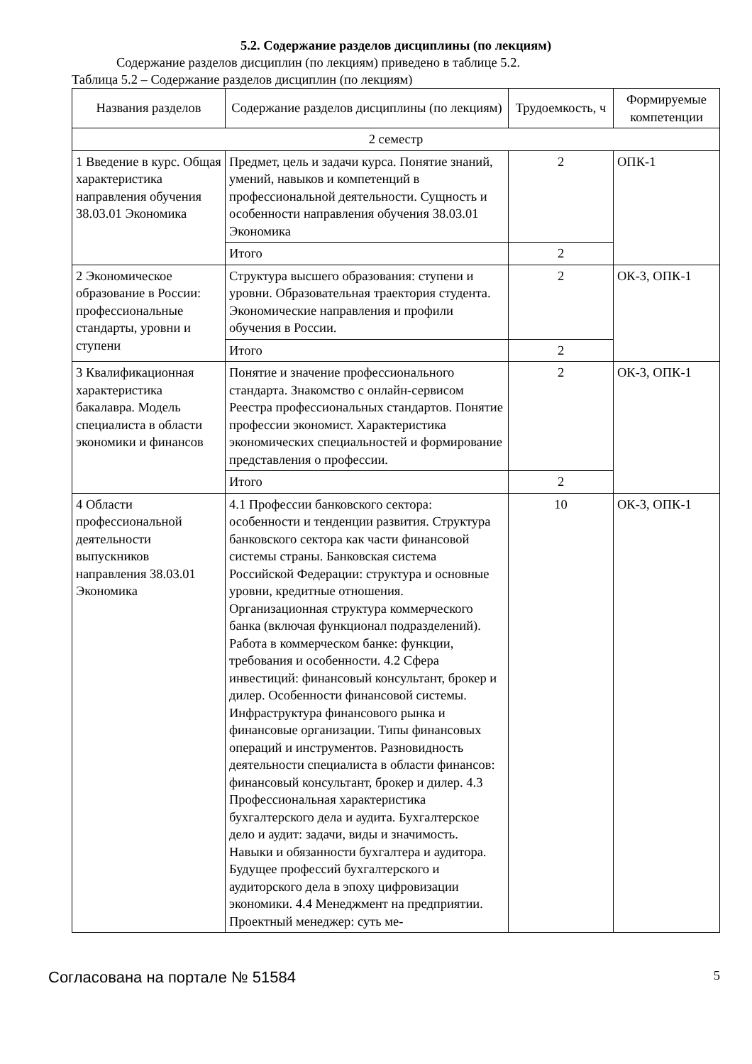5.2. Содержание разделов дисциплины (по лекциям)
Содержание разделов дисциплин (по лекциям) приведено в таблице 5.2.
Таблица 5.2 – Содержание разделов дисциплин (по лекциям)
| Названия разделов | Содержание разделов дисциплины (по лекциям) | Трудоемкость, ч | Формируемые компетенции |
| --- | --- | --- | --- |
| 2 семестр | | | |
| 1 Введение в курс. Общая характеристика направления обучения 38.03.01 Экономика | Предмет, цель и задачи курса. Понятие знаний, умений, навыков и компетенций в профессиональной деятельности. Сущность и особенности направления обучения 38.03.01 Экономика | 2 | ОПК-1 |
| | Итого | 2 | |
| 2 Экономическое образование в России: профессиональные стандарты, уровни и ступени | Структура высшего образования: ступени и уровни. Образовательная траектория студента. Экономические направления и профили обучения в России. | 2 | ОК-3, ОПК-1 |
| | Итого | 2 | |
| 3 Квалификационная характеристика бакалавра. Модель специалиста в области экономики и финансов | Понятие и значение профессионального стандарта. Знакомство с онлайн-сервисом Реестра профессиональных стандартов. Понятие профессии экономист. Характеристика экономических специальностей и формирование представления о профессии. | 2 | ОК-3, ОПК-1 |
| | Итого | 2 | |
| 4 Области профессиональной деятельности выпускников направления 38.03.01 Экономика | 4.1 Профессии банковского сектора: особенности и тенденции развития. Структура банковского сектора как части финансовой системы страны. Банковская система Российской Федерации: структура и основные уровни, кредитные отношения. Организационная структура коммерческого банка (включая функционал подразделений). Работа в коммерческом банке: функции, требования и особенности. 4.2 Сфера инвестиций: финансовый консультант, брокер и дилер. Особенности финансовой системы. Инфраструктура финансового рынка и финансовые организации. Типы финансовых операций и инструментов. Разновидность деятельности специалиста в области финансов: финансовый консультант, брокер и дилер. 4.3 Профессиональная характеристика бухгалтерского дела и аудита. Бухгалтерское дело и аудит: задачи, виды и значимость. Навыки и обязанности бухгалтера и аудитора. Будущее профессий бухгалтерского и аудиторского дела в эпоху цифровизации экономики. 4.4 Менеджмент на предприятии. Проектный менеджер: суть ме- | 10 | ОК-3, ОПК-1 |
Согласована на портале № 51584 5